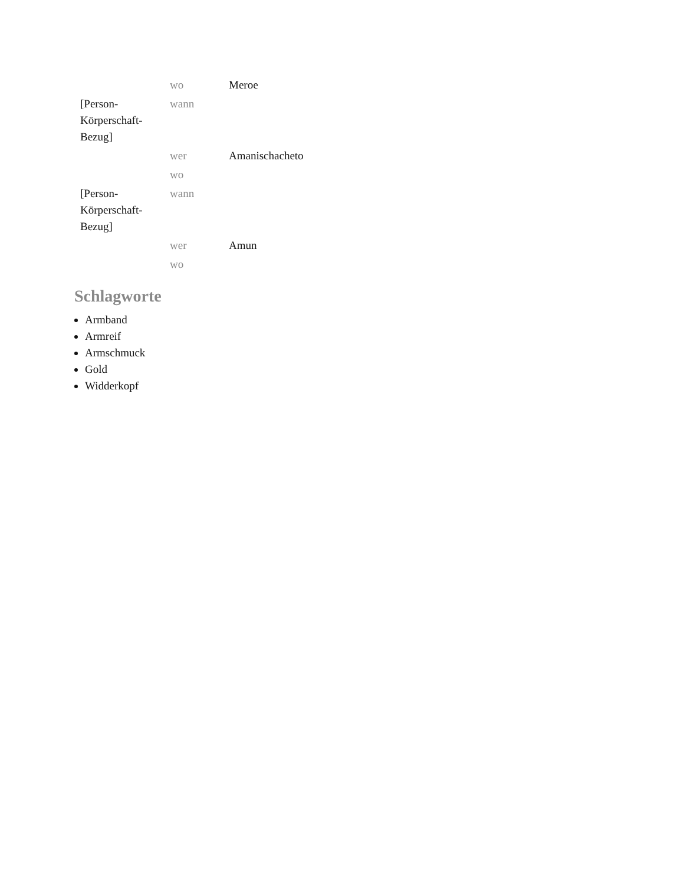| | wo | Meroe |
| [Person-Körperschaft-Bezug] | wann | |
| | wer | Amanischacheto |
| | wo | |
| [Person-Körperschaft-Bezug] | wann | |
| | wer | Amun |
| | wo | |
Schlagworte
Armband
Armreif
Armschmuck
Gold
Widderkopf